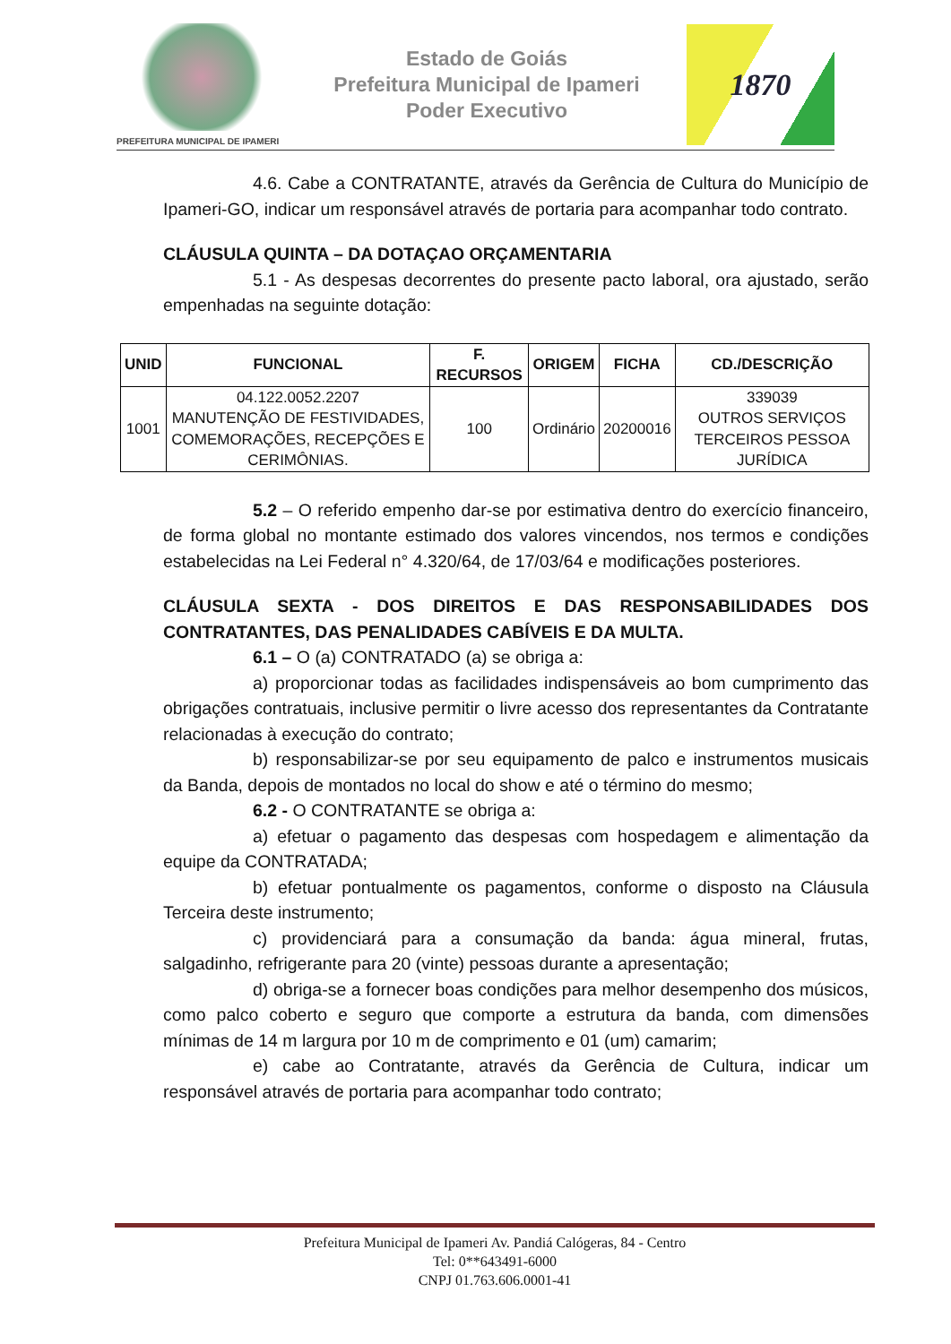PREFEITURA MUNICIPAL DE IPAMERI
Estado de Goiás
Prefeitura Municipal de Ipameri
Poder Executivo
1870
4.6. Cabe a CONTRATANTE, através da Gerência de Cultura do Município de Ipameri-GO, indicar um responsável através de portaria para acompanhar todo contrato.
CLÁUSULA QUINTA – DA DOTAÇAO ORÇAMENTARIA
5.1 - As despesas decorrentes do presente pacto laboral, ora ajustado, serão empenhadas na seguinte dotação:
| UNID | FUNCIONAL | F. RECURSOS | ORIGEM | FICHA | CD./DESCRIÇÃO |
| --- | --- | --- | --- | --- | --- |
| 1001 | 04.122.0052.2207 MANUTENÇÃO DE FESTIVIDADES, COMEMORAÇÕES, RECEPÇÕES E CERIMÔNIAS. | 100 | Ordinário | 20200016 | 339039 OUTROS SERVIÇOS TERCEIROS PESSOA JURÍDICA |
5.2 – O referido empenho dar-se por estimativa dentro do exercício financeiro, de forma global no montante estimado dos valores vincendos, nos termos e condições estabelecidas na Lei Federal n° 4.320/64, de 17/03/64 e modificações posteriores.
CLÁUSULA SEXTA - DOS DIREITOS E DAS RESPONSABILIDADES DOS CONTRATANTES, DAS PENALIDADES CABÍVEIS E DA MULTA.
6.1 – O (a) CONTRATADO (a) se obriga a:
a) proporcionar todas as facilidades indispensáveis ao bom cumprimento das obrigações contratuais, inclusive permitir o livre acesso dos representantes da Contratante relacionadas à execução do contrato;
b) responsabilizar-se por seu equipamento de palco e instrumentos musicais da Banda, depois de montados no local do show e até o término do mesmo;
6.2 - O CONTRATANTE se obriga a:
a) efetuar o pagamento das despesas com hospedagem e alimentação da equipe da CONTRATADA;
b) efetuar pontualmente os pagamentos, conforme o disposto na Cláusula Terceira deste instrumento;
c) providenciará para a consumação da banda: água mineral, frutas, salgadinho, refrigerante para 20 (vinte) pessoas durante a apresentação;
d) obriga-se a fornecer boas condições para melhor desempenho dos músicos, como palco coberto e seguro que comporte a estrutura da banda, com dimensões mínimas de 14 m largura por 10 m de comprimento e 01 (um) camarim;
e) cabe ao Contratante, através da Gerência de Cultura, indicar um responsável através de portaria para acompanhar todo contrato;
Prefeitura Municipal de Ipameri Av. Pandiá Calógeras, 84 - Centro
Tel: 0**643491-6000
CNPJ 01.763.606.0001-41